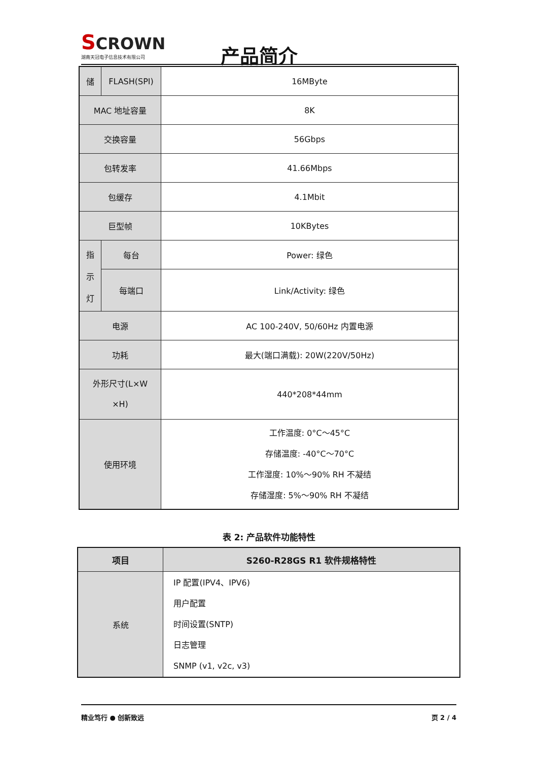SCROWN
湖南天冠电子信息技术有限公司
产品简介
| 储 | FLASH(SPI) | 16MByte |
| MAC 地址容量 | | 8K |
| 交换容量 | | 56Gbps |
| 包转发率 | | 41.66Mbps |
| 包缓存 | | 4.1Mbit |
| 巨型帧 | | 10KBytes |
| 指 示 灯 | 每台 | Power: 绿色 |
| | 每端口 | Link/Activity: 绿色 |
| 电源 | | AC 100-240V, 50/60Hz 内置电源 |
| 功耗 | | 最大(端口满载): 20W(220V/50Hz) |
| 外形尺寸(L×W ×H) | | 440*208*44mm |
| 使用环境 | | 工作温度: 0°C～45°C 存储温度: -40°C～70°C 工作湿度: 10%～90% RH 不凝结 存储湿度: 5%～90% RH 不凝结 |
表 2: 产品软件功能特性
| 项目 | S260-R28GS R1 软件规格特性 |
| --- | --- |
| 系统 | IP 配置(IPV4、IPV6) 用户配置 时间设置(SNTP) 日志管理 SNMP (v1, v2c, v3) |
精业笃行 ● 创新致远 页 2 / 4